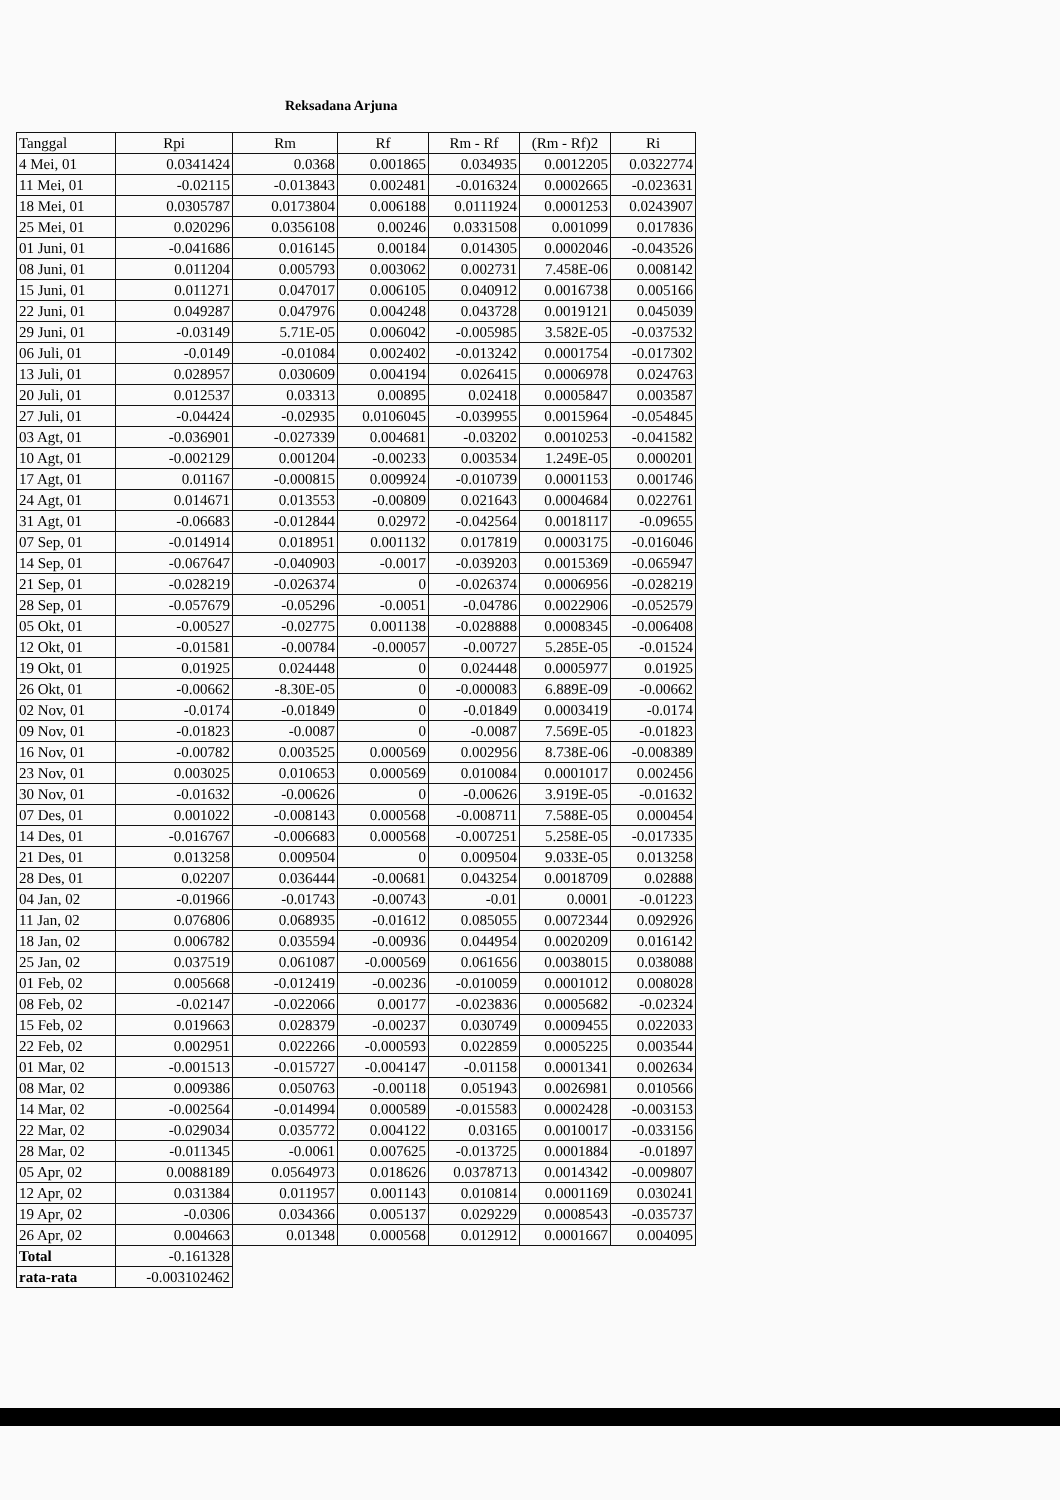Reksadana Arjuna
| Tanggal | Rpi | Rm | Rf | Rm - Rf | (Rm - Rf)2 | Ri |
| --- | --- | --- | --- | --- | --- | --- |
| 4 Mei, 01 | 0.0341424 | 0.0368 | 0.001865 | 0.034935 | 0.0012205 | 0.0322774 |
| 11 Mei, 01 | -0.02115 | -0.013843 | 0.002481 | -0.016324 | 0.0002665 | -0.023631 |
| 18 Mei, 01 | 0.0305787 | 0.0173804 | 0.006188 | 0.0111924 | 0.0001253 | 0.0243907 |
| 25 Mei, 01 | 0.020296 | 0.0356108 | 0.00246 | 0.0331508 | 0.001099 | 0.017836 |
| 01 Juni, 01 | -0.041686 | 0.016145 | 0.00184 | 0.014305 | 0.0002046 | -0.043526 |
| 08 Juni, 01 | 0.011204 | 0.005793 | 0.003062 | 0.002731 | 7.458E-06 | 0.008142 |
| 15 Juni, 01 | 0.011271 | 0.047017 | 0.006105 | 0.040912 | 0.0016738 | 0.005166 |
| 22 Juni, 01 | 0.049287 | 0.047976 | 0.004248 | 0.043728 | 0.0019121 | 0.045039 |
| 29 Juni, 01 | -0.03149 | 5.71E-05 | 0.006042 | -0.005985 | 3.582E-05 | -0.037532 |
| 06 Juli, 01 | -0.0149 | -0.01084 | 0.002402 | -0.013242 | 0.0001754 | -0.017302 |
| 13 Juli, 01 | 0.028957 | 0.030609 | 0.004194 | 0.026415 | 0.0006978 | 0.024763 |
| 20 Juli, 01 | 0.012537 | 0.03313 | 0.00895 | 0.02418 | 0.0005847 | 0.003587 |
| 27 Juli, 01 | -0.04424 | -0.02935 | 0.0106045 | -0.039955 | 0.0015964 | -0.054845 |
| 03 Agt, 01 | -0.036901 | -0.027339 | 0.004681 | -0.03202 | 0.0010253 | -0.041582 |
| 10 Agt, 01 | -0.002129 | 0.001204 | -0.00233 | 0.003534 | 1.249E-05 | 0.000201 |
| 17 Agt, 01 | 0.01167 | -0.000815 | 0.009924 | -0.010739 | 0.0001153 | 0.001746 |
| 24 Agt, 01 | 0.014671 | 0.013553 | -0.00809 | 0.021643 | 0.0004684 | 0.022761 |
| 31 Agt, 01 | -0.06683 | -0.012844 | 0.02972 | -0.042564 | 0.0018117 | -0.09655 |
| 07 Sep, 01 | -0.014914 | 0.018951 | 0.001132 | 0.017819 | 0.0003175 | -0.016046 |
| 14 Sep, 01 | -0.067647 | -0.040903 | -0.0017 | -0.039203 | 0.0015369 | -0.065947 |
| 21 Sep, 01 | -0.028219 | -0.026374 | 0 | -0.026374 | 0.0006956 | -0.028219 |
| 28 Sep, 01 | -0.057679 | -0.05296 | -0.0051 | -0.04786 | 0.0022906 | -0.052579 |
| 05 Okt, 01 | -0.00527 | -0.02775 | 0.001138 | -0.028888 | 0.0008345 | -0.006408 |
| 12 Okt, 01 | -0.01581 | -0.00784 | -0.00057 | -0.00727 | 5.285E-05 | -0.01524 |
| 19 Okt, 01 | 0.01925 | 0.024448 | 0 | 0.024448 | 0.0005977 | 0.01925 |
| 26 Okt, 01 | -0.00662 | -8.30E-05 | 0 | -0.000083 | 6.889E-09 | -0.00662 |
| 02 Nov, 01 | -0.0174 | -0.01849 | 0 | -0.01849 | 0.0003419 | -0.0174 |
| 09 Nov, 01 | -0.01823 | -0.0087 | 0 | -0.0087 | 7.569E-05 | -0.01823 |
| 16 Nov, 01 | -0.00782 | 0.003525 | 0.000569 | 0.002956 | 8.738E-06 | -0.008389 |
| 23 Nov, 01 | 0.003025 | 0.010653 | 0.000569 | 0.010084 | 0.0001017 | 0.002456 |
| 30 Nov, 01 | -0.01632 | -0.00626 | 0 | -0.00626 | 3.919E-05 | -0.01632 |
| 07 Des, 01 | 0.001022 | -0.008143 | 0.000568 | -0.008711 | 7.588E-05 | 0.000454 |
| 14 Des, 01 | -0.016767 | -0.006683 | 0.000568 | -0.007251 | 5.258E-05 | -0.017335 |
| 21 Des, 01 | 0.013258 | 0.009504 | 0 | 0.009504 | 9.033E-05 | 0.013258 |
| 28 Des, 01 | 0.02207 | 0.036444 | -0.00681 | 0.043254 | 0.0018709 | 0.02888 |
| 04 Jan, 02 | -0.01966 | -0.01743 | -0.00743 | -0.01 | 0.0001 | -0.01223 |
| 11 Jan, 02 | 0.076806 | 0.068935 | -0.01612 | 0.085055 | 0.0072344 | 0.092926 |
| 18 Jan, 02 | 0.006782 | 0.035594 | -0.00936 | 0.044954 | 0.0020209 | 0.016142 |
| 25 Jan, 02 | 0.037519 | 0.061087 | -0.000569 | 0.061656 | 0.0038015 | 0.038088 |
| 01 Feb, 02 | 0.005668 | -0.012419 | -0.00236 | -0.010059 | 0.0001012 | 0.008028 |
| 08 Feb, 02 | -0.02147 | -0.022066 | 0.00177 | -0.023836 | 0.0005682 | -0.02324 |
| 15 Feb, 02 | 0.019663 | 0.028379 | -0.00237 | 0.030749 | 0.0009455 | 0.022033 |
| 22 Feb, 02 | 0.002951 | 0.022266 | -0.000593 | 0.022859 | 0.0005225 | 0.003544 |
| 01 Mar, 02 | -0.001513 | -0.015727 | -0.004147 | -0.01158 | 0.0001341 | 0.002634 |
| 08 Mar, 02 | 0.009386 | 0.050763 | -0.00118 | 0.051943 | 0.0026981 | 0.010566 |
| 14 Mar, 02 | -0.002564 | -0.014994 | 0.000589 | -0.015583 | 0.0002428 | -0.003153 |
| 22 Mar, 02 | -0.029034 | 0.035772 | 0.004122 | 0.03165 | 0.0010017 | -0.033156 |
| 28 Mar, 02 | -0.011345 | -0.0061 | 0.007625 | -0.013725 | 0.0001884 | -0.01897 |
| 05 Apr, 02 | 0.0088189 | 0.0564973 | 0.018626 | 0.0378713 | 0.0014342 | -0.009807 |
| 12 Apr, 02 | 0.031384 | 0.011957 | 0.001143 | 0.010814 | 0.0001169 | 0.030241 |
| 19 Apr, 02 | -0.0306 | 0.034366 | 0.005137 | 0.029229 | 0.0008543 | -0.035737 |
| 26 Apr, 02 | 0.004663 | 0.01348 | 0.000568 | 0.012912 | 0.0001667 | 0.004095 |
| Total | -0.161328 | | | | | |
| rata-rata | -0.003102462 | | | | | |